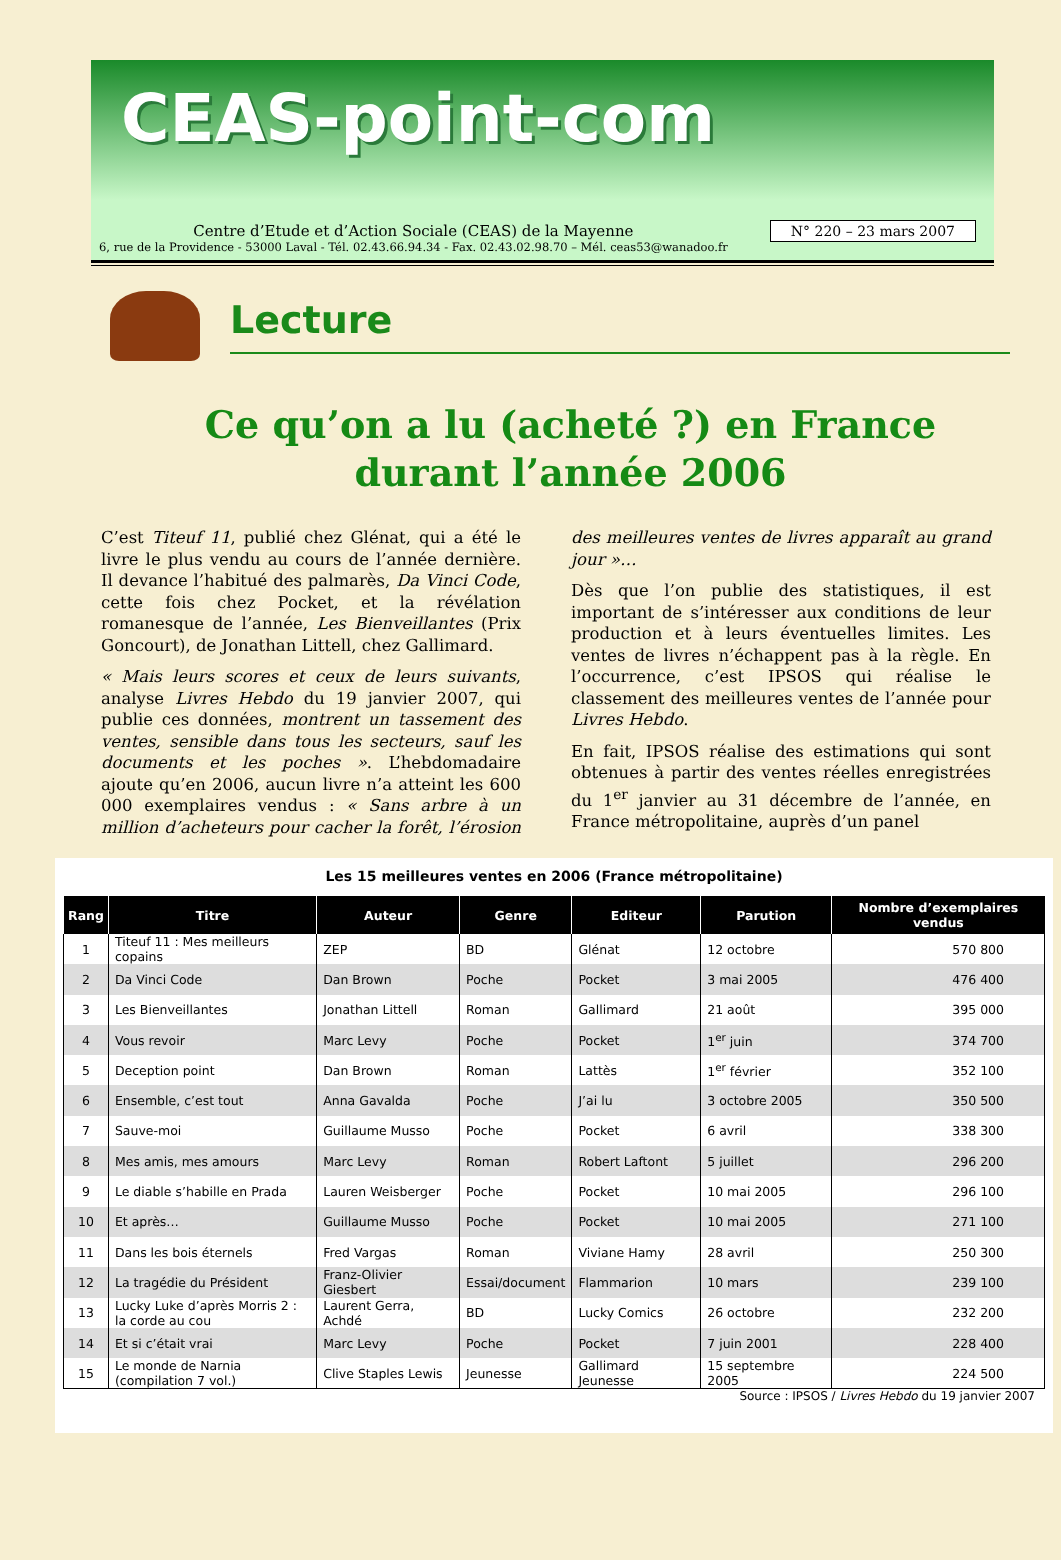CEAS-point-com
Centre d’Etude et d’Action Sociale (CEAS) de la Mayenne
6, rue de la Providence - 53000 Laval - Tél. 02.43.66.94.34 - Fax. 02.43.02.98.70 – Mél. ceas53@wanadoo.fr
N° 220 – 23 mars 2007
Lecture
Ce qu’on a lu (acheté ?) en France
durant l’année 2006
C’est Titeuf 11, publié chez Glénat, qui a été le livre le plus vendu au cours de l’année dernière. Il devance l’habitué des palmarès, Da Vinci Code, cette fois chez Pocket, et la révélation romanesque de l’année, Les Bienveillantes (Prix Goncourt), de Jonathan Littell, chez Gallimard.
« Mais leurs scores et ceux de leurs suivants, analyse Livres Hebdo du 19 janvier 2007, qui publie ces données, montrent un tassement des ventes, sensible dans tous les secteurs, sauf les documents et les poches ». L’hebdomadaire ajoute qu’en 2006, aucun livre n’a atteint les 600 000 exemplaires vendus : « Sans arbre à un million d’acheteurs pour cacher la forêt, l’érosion des meilleures ventes de livres apparaît au grand jour »…
Dès que l’on publie des statistiques, il est important de s’intéresser aux conditions de leur production et à leurs éventuelles limites. Les ventes de livres n’échappent pas à la règle. En l’occurrence, c’est IPSOS qui réalise le classement des meilleures ventes de l’année pour Livres Hebdo.
En fait, IPSOS réalise des estimations qui sont obtenues à partir des ventes réelles enregistrées du 1<sup>er</sup> janvier au 31 décembre de l’année, en France métropolitaine, auprès d’un panel
Les 15 meilleures ventes en 2006 (France métropolitaine)
| Rang | Titre | Auteur | Genre | Editeur | Parution | Nombre d’exemplaires vendus |
| --- | --- | --- | --- | --- | --- | --- |
| 1 | Titeuf 11 : Mes meilleurs copains | ZEP | BD | Glénat | 12 octobre | 570 800 |
| 2 | Da Vinci Code | Dan Brown | Poche | Pocket | 3 mai 2005 | 476 400 |
| 3 | Les Bienveillantes | Jonathan Littell | Roman | Gallimard | 21 août | 395 000 |
| 4 | Vous revoir | Marc Levy | Poche | Pocket | 1<sup>er</sup> juin | 374 700 |
| 5 | Deception point | Dan Brown | Roman | Lattès | 1<sup>er</sup> février | 352 100 |
| 6 | Ensemble, c’est tout | Anna Gavalda | Poche | J’ai lu | 3 octobre 2005 | 350 500 |
| 7 | Sauve-moi | Guillaume Musso | Poche | Pocket | 6 avril | 338 300 |
| 8 | Mes amis, mes amours | Marc Levy | Roman | Robert Laftont | 5 juillet | 296 200 |
| 9 | Le diable s’habille en Prada | Lauren Weisberger | Poche | Pocket | 10 mai 2005 | 296 100 |
| 10 | Et après… | Guillaume Musso | Poche | Pocket | 10 mai 2005 | 271 100 |
| 11 | Dans les bois éternels | Fred Vargas | Roman | Viviane Hamy | 28 avril | 250 300 |
| 12 | La tragédie du Président | Franz-Olivier Giesbert | Essai/document | Flammarion | 10 mars | 239 100 |
| 13 | Lucky Luke d’après Morris 2 : la corde au cou | Laurent Gerra, Achdé | BD | Lucky Comics | 26 octobre | 232 200 |
| 14 | Et si c’était vrai | Marc Levy | Poche | Pocket | 7 juin 2001 | 228 400 |
| 15 | Le monde de Narnia (compilation 7 vol.) | Clive Staples Lewis | Jeunesse | Gallimard Jeunesse | 15 septembre 2005 | 224 500 |
Source : IPSOS / Livres Hebdo du 19 janvier 2007